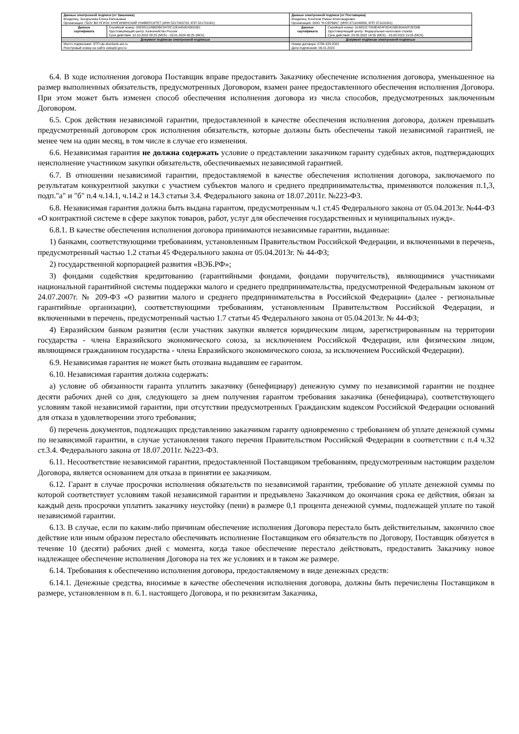| Данные электронной подписи (от Заказчика) Владелец: Захарычева Елена Евгеньевна Организация: ГБОУ ВО НГИЭУ, КНЯГИНИНСКИЙ УНИВЕРСИТЕТ (ИНН 5217003729, КПП 521701001) | | Данные электронной подписи (от Поставщика) Владелец: Кочетков Роман Александрович Организация: ООО "Я-СЕРВИС" (ИНН 3711049859, КПП 371101001) | |
| Данные сертификата | Серийный номер: 00E88112AB6DBC8478C12EA450D43031B1 Удостоверяющий центр: Казначейство России Срок действия: 10.10.2022 08:25 (МСК) - 03.01.2024 08:25 (МСК) | Данные сертификата | Серийный номер: 01A651C7009EAE4F9D415B530AA0F2ED9B Удостоверяющий центр: Федеральная налоговая служба Срок действия: 23.05.2022 14:55 (МСК) - 23.08.2023 15:05 (МСК) |
| Документ подписан электронной подписью | | Документ подписан электронной подписью | |
| Место подписания: ЭТП utp.sberbank-ast.ru Реестровый номер на сайте zakupki.gov.ru: | | Номер договора: 073К-223-2022 Дата подписания: 09.01.2023 | |
6.4. В ходе исполнения договора Поставщик вправе предоставить Заказчику обеспечение исполнения договора, уменьшенное на размер выполненных обязательств, предусмотренных Договором, взамен ранее предоставленного обеспечения исполнения Договора. При этом может быть изменен способ обеспечения исполнения договора из числа способов, предусмотренных заключенным Договором.
6.5. Срок действия независимой гарантии, предоставленной в качестве обеспечения исполнения договора, должен превышать предусмотренный договором срок исполнения обязательств, которые должны быть обеспечены такой независимой гарантией, не менее чем на один месяц, в том числе в случае его изменения.
6.6. Независимая гарантия не должна содержать условие о представлении заказчиком гаранту судебных актов, подтверждающих неисполнение участником закупки обязательств, обеспечиваемых независимой гарантией.
6.7. В отношении независимой гарантии, предоставляемой в качестве обеспечения исполнения договора, заключаемого по результатам конкурентной закупки с участием субъектов малого и среднего предпринимательства, применяются положения п.1,3, подп."а" и "б" п.4 ч.14.1, ч.14.2 и 14.3 статьи 3.4. Федерального закона от 18.07.2011г. №223-ФЗ.
6.8. Независимая гарантия должна быть выдана гарантом, предусмотренным ч.1 ст.45 Федерального закона от 05.04.2013г. №44-ФЗ «О контрактной системе в сфере закупок товаров, работ, услуг для обеспечения государственных и муниципальных нужд».
6.8.1. В качестве обеспечения исполнения договора принимаются независимые гарантии, выданные:
1) банками, соответствующими требованиям, установленным Правительством Российской Федерации, и включенными в перечень, предусмотренный частью 1.2 статьи 45 Федерального закона от 05.04.2013г. № 44-ФЗ;
2) государственной корпорацией развития «ВЭБ.РФ»;
3) фондами содействия кредитованию (гарантийными фондами, фондами поручительств), являющимися участниками национальной гарантийной системы поддержки малого и среднего предпринимательства, предусмотренной Федеральным законом от 24.07.2007г. № 209-ФЗ «О развитии малого и среднего предпринимательства в Российской Федерации» (далее - региональные гарантийные организации), соответствующими требованиям, установленным Правительством Российской Федерации, и включенными в перечень, предусмотренный частью 1.7 статьи 45 Федерального закона от 05.04.2013г. № 44-ФЗ;
4) Евразийским банком развития (если участник закупки является юридическим лицом, зарегистрированным на территории государства - члена Евразийского экономического союза, за исключением Российской Федерации, или физическим лицом, являющимся гражданином государства - члена Евразийского экономического союза, за исключением Российской Федерации).
6.9. Независимая гарантия не может быть отозвана выдавшим ее гарантом.
6.10. Независимая гарантия должна содержать:
а) условие об обязанности гаранта уплатить заказчику (бенефициару) денежную сумму по независимой гарантии не позднее десяти рабочих дней со дня, следующего за днем получения гарантом требования заказчика (бенефициара), соответствующего условиям такой независимой гарантии, при отсутствии предусмотренных Гражданским кодексом Российской Федерации оснований для отказа в удовлетворении этого требования;
б) перечень документов, подлежащих представлению заказчиком гаранту одновременно с требованием об уплате денежной суммы по независимой гарантии, в случае установления такого перечня Правительством Российской Федерации в соответствии с п.4 ч.32 ст.3.4. Федерального закона от 18.07.2011г. №223-ФЗ.
6.11. Несоответствие независимой гарантии, предоставленной Поставщиком требованиям, предусмотренным настоящим разделом Договора, является основанием для отказа в принятии ее заказчиком.
6.12. Гарант в случае просрочки исполнения обязательств по независимой гарантии, требование об уплате денежной суммы по которой соответствует условиям такой независимой гарантии и предъявлено Заказчиком до окончания срока ее действия, обязан за каждый день просрочки уплатить заказчику неустойку (пени) в размере 0,1 процента денежной суммы, подлежащей уплате по такой независимой гарантии.
6.13. В случае, если по каким-либо причинам обеспечение исполнения Договора перестало быть действительным, закончило свое действие или иным образом перестало обеспечивать исполнение Поставщиком его обязательств по Договору, Поставщик обязуется в течение 10 (десяти) рабочих дней с момента, когда такое обеспечение перестало действовать, предоставить Заказчику новое надлежащее обеспечение исполнения Договора на тех же условиях и в таком же размере.
6.14. Требования к обеспечению исполнения договора, предоставляемому в виде денежных средств:
6.14.1. Денежные средства, вносимые в качестве обеспечения исполнения договора, должны быть перечислены Поставщиком в размере, установленном в п. 6.1. настоящего Договора, и по реквизитам Заказчика,